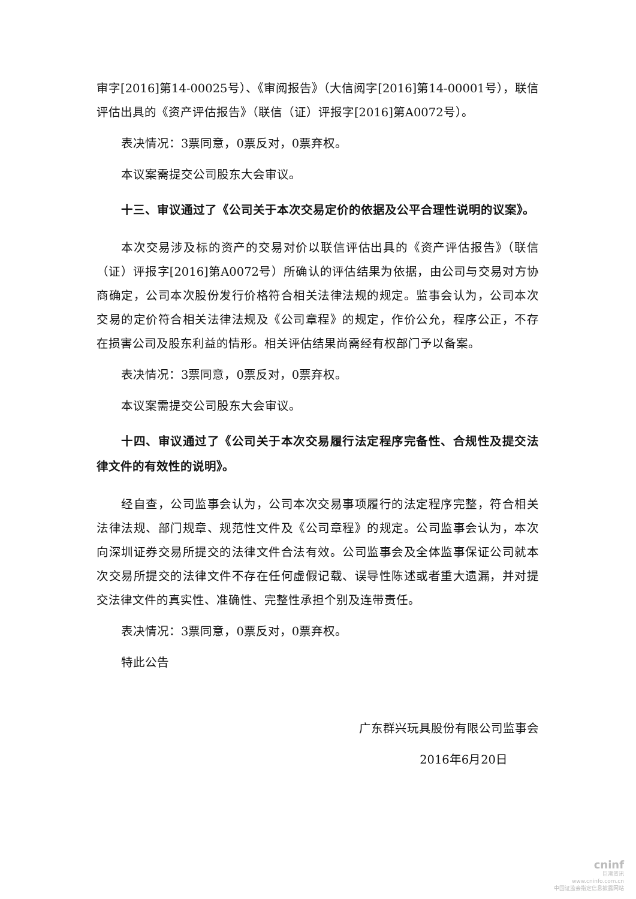审字[2016]第14-00025号）、《审阅报告》（大信阅字[2016]第14-00001号），联信评估出具的《资产评估报告》（联信（证）评报字[2016]第A0072号）。
表决情况：3票同意，0票反对，0票弃权。
本议案需提交公司股东大会审议。
十三、审议通过了《公司关于本次交易定价的依据及公平合理性说明的议案》。
本次交易涉及标的资产的交易对价以联信评估出具的《资产评估报告》（联信（证）评报字[2016]第A0072号）所确认的评估结果为依据，由公司与交易对方协商确定，公司本次股份发行价格符合相关法律法规的规定。监事会认为，公司本次交易的定价符合相关法律法规及《公司章程》的规定，作价公允，程序公正，不存在损害公司及股东利益的情形。相关评估结果尚需经有权部门予以备案。
表决情况：3票同意，0票反对，0票弃权。
本议案需提交公司股东大会审议。
十四、审议通过了《公司关于本次交易履行法定程序完备性、合规性及提交法律文件的有效性的说明》。
经自查，公司监事会认为，公司本次交易事项履行的法定程序完整，符合相关法律法规、部门规章、规范性文件及《公司章程》的规定。公司监事会认为，本次向深圳证券交易所提交的法律文件合法有效。公司监事会及全体监事保证公司就本次交易所提交的法律文件不存在任何虚假记载、误导性陈述或者重大遗漏，并对提交法律文件的真实性、准确性、完整性承担个别及连带责任。
表决情况：3票同意，0票反对，0票弃权。
特此公告
广东群兴玩具股份有限公司监事会
2016年6月20日
cninf
巨潮资讯
www.cninfo.com.cn
中国证监会指定信息披露网站